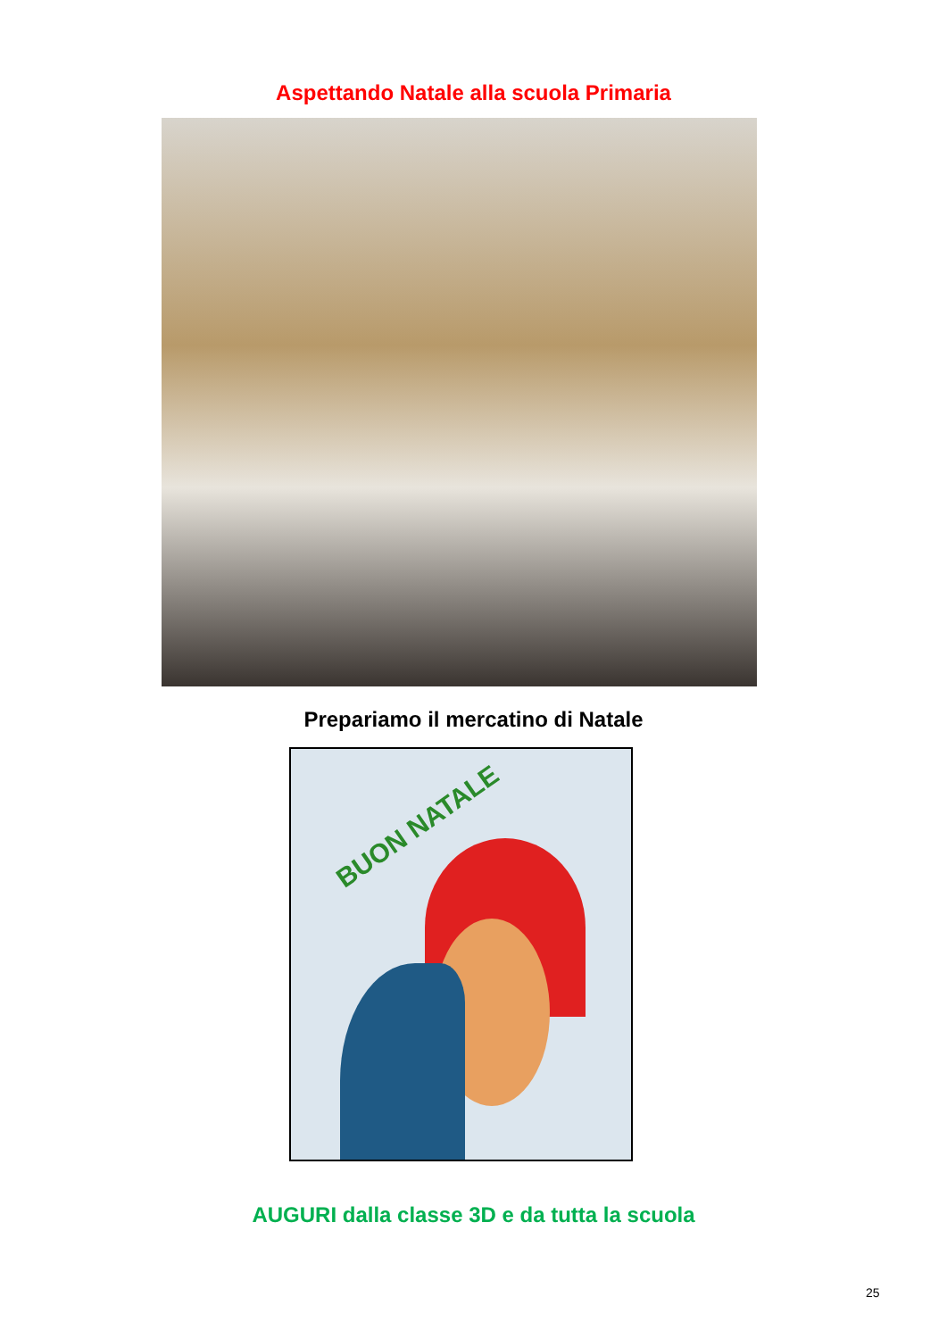Aspettando Natale alla scuola Primaria
Prepariamo il mercatino di Natale
BUON NATALE
AUGURI dalla classe 3D e da tutta la scuola
25